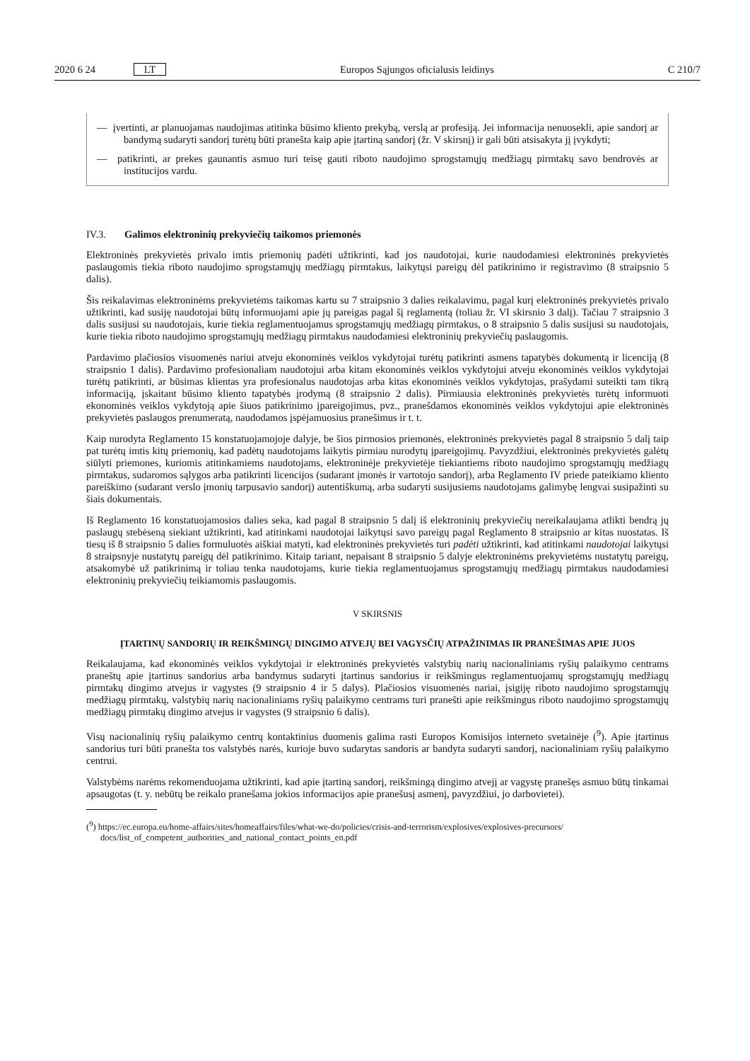2020 6 24 LT Europos Sąjungos oficialusis leidinys C 210/7
— įvertinti, ar planuojamas naudojimas atitinka būsimo kliento prekybą, verslą ar profesiją. Jei informacija nenuosekli, apie sandorį ar bandymą sudaryti sandorį turėtų būti pranešta kaip apie įtartiną sandorį (žr. V skirsnį) ir gali būti atsisakyta jį įvykdyti;
— patikrinti, ar prekes gaunantis asmuo turi teisę gauti riboto naudojimo sprogstamųjų medžiagų pirmtakų savo bendrovės ar institucijos vardu.
IV.3. Galimos elektroninių prekyviečių taikomos priemonės
Elektroninės prekyvietės privalo imtis priemonių padėti užtikrinti, kad jos naudotojai, kurie naudodamiesi elektroninės prekyvietės paslaugomis tiekia riboto naudojimo sprogstamųjų medžiagų pirmtakus, laikytųsi pareigų dėl patikrinimo ir registravimo (8 straipsnio 5 dalis).
Šis reikalavimas elektroninėms prekyvietėms taikomas kartu su 7 straipsnio 3 dalies reikalavimu, pagal kurį elektroninės prekyvietės privalo užtikrinti, kad susiję naudotojai būtų informuojami apie jų pareigas pagal šį reglamentą (toliau žr. VI skirsnio 3 dalį). Tačiau 7 straipsnio 3 dalis susijusi su naudotojais, kurie tiekia reglamentuojamus sprogstamųjų medžiagų pirmtakus, o 8 straipsnio 5 dalis susijusi su naudotojais, kurie tiekia riboto naudojimo sprogstamųjų medžiagų pirmtakus naudodamiesi elektroninių prekyviečių paslaugomis.
Pardavimo plačiosios visuomenės nariui atveju ekonominės veiklos vykdytojai turėtų patikrinti asmens tapatybės dokumentą ir licenciją (8 straipsnio 1 dalis). Pardavimo profesionaliam naudotojui arba kitam ekonominės veiklos vykdytojui atveju ekonominės veiklos vykdytojai turėtų patikrinti, ar būsimas klientas yra profesionalus naudotojas arba kitas ekonominės veiklos vykdytojas, prašydami suteikti tam tikrą informaciją, įskaitant būsimo kliento tapatybės įrodymą (8 straipsnio 2 dalis). Pirmiausia elektroninės prekyvietės turėtų informuoti ekonominės veiklos vykdytoją apie šiuos patikrinimo įpareigojimus, pvz., pranešdamos ekonominės veiklos vykdytojui apie elektroninės prekyvietės paslaugos prenumeratą, naudodamos įspėjamuosius pranešimus ir t. t.
Kaip nurodyta Reglamento 15 konstatuojamojoje dalyje, be šios pirmosios priemonės, elektroninės prekyvietės pagal 8 straipsnio 5 dalį taip pat turėtų imtis kitų priemonių, kad padėtų naudotojams laikytis pirmiau nurodytų įpareigojimų. Pavyzdžiui, elektroninės prekyvietės galėtų siūlyti priemones, kuriomis atitinkamiems naudotojams, elektroninėje prekyvietėje tiekiantiems riboto naudojimo sprogstamųjų medžiagų pirmtakus, sudaromos sąlygos arba patikrinti licencijos (sudarant įmonės ir vartotojo sandorį), arba Reglamento IV priede pateikiamo kliento pareiškimo (sudarant verslo įmonių tarpusavio sandorį) autentiškumą, arba sudaryti susijusiems naudotojams galimybę lengvai susipažinti su šiais dokumentais.
Iš Reglamento 16 konstatuojamosios dalies seka, kad pagal 8 straipsnio 5 dalį iš elektroninių prekyviečių nereikalaujama atlikti bendrą jų paslaugų stebėseną siekiant užtikrinti, kad atitinkami naudotojai laikytųsi savo pareigų pagal Reglamento 8 straipsnio ar kitas nuostatas. Iš tiesų iš 8 straipsnio 5 dalies formuluotės aiškiai matyti, kad elektroninės prekyvietės turi padėti užtikrinti, kad atitinkami naudotojai laikytųsi 8 straipsnyje nustatytų pareigų dėl patikrinimo. Kitaip tariant, nepaisant 8 straipsnio 5 dalyje elektroninėms prekyvietėms nustatytų pareigų, atsakomybė už patikrinimą ir toliau tenka naudotojams, kurie tiekia reglamentuojamus sprogstamųjų medžiagų pirmtakus naudodamiesi elektroninių prekyviečių teikiamomis paslaugomis.
V SKIRSNIS
ĮTARTINŲ SANDORIŲ IR REIKŠMINGŲ DINGIMO ATVEJŲ BEI VAGYSČIŲ ATPAŽINIMAS IR PRANEŠIMAS APIE JUOS
Reikalaujama, kad ekonominės veiklos vykdytojai ir elektroninės prekyvietės valstybių narių nacionaliniams ryšių palaikymo centrams praneštų apie įtartinus sandorius arba bandymus sudaryti įtartinus sandorius ir reikšmingus reglamentuojamų sprogstamųjų medžiagų pirmtakų dingimo atvejus ir vagystes (9 straipsnio 4 ir 5 dalys). Plačiosios visuomenės nariai, įsigiję riboto naudojimo sprogstamųjų medžiagų pirmtakų, valstybių narių nacionaliniams ryšių palaikymo centrams turi pranešti apie reikšmingus riboto naudojimo sprogstamųjų medžiagų pirmtakų dingimo atvejus ir vagystes (9 straipsnio 6 dalis).
Visų nacionalinių ryšių palaikymo centrų kontaktinius duomenis galima rasti Europos Komisijos interneto svetainėje (<sup>9</sup>). Apie įtartinus sandorius turi būti pranešta tos valstybės narės, kurioje buvo sudarytas sandoris ar bandyta sudaryti sandorį, nacionaliniam ryšių palaikymo centrui.
Valstybėms narėms rekomenduojama užtikrinti, kad apie įtartiną sandorį, reikšmingą dingimo atvejį ar vagystę pranešęs asmuo būtų tinkamai apsaugotas (t. y. nebūtų be reikalo pranešama jokios informacijos apie pranešusį asmenį, pavyzdžiui, jo darbovietei).
(<sup>9</sup>) https://ec.europa.eu/home-affairs/sites/homeaffairs/files/what-we-do/policies/crisis-and-terrorism/explosives/explosives-precursors/ docs/list_of_competent_authorities_and_national_contact_points_en.pdf